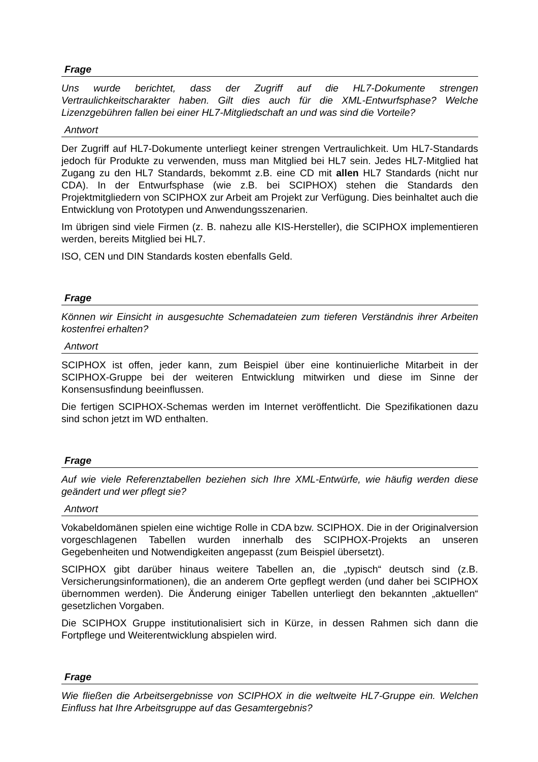Frage
Uns wurde berichtet, dass der Zugriff auf die HL7-Dokumente strengen Vertraulichkeitscharakter haben. Gilt dies auch für die XML-Entwurfsphase? Welche Lizenzgebühren fallen bei einer HL7-Mitgliedschaft an und was sind die Vorteile?
Antwort
Der Zugriff auf HL7-Dokumente unterliegt keiner strengen Vertraulichkeit. Um HL7-Standards jedoch für Produkte zu verwenden, muss man Mitglied bei HL7 sein. Jedes HL7-Mitglied hat Zugang zu den HL7 Standards, bekommt z.B. eine CD mit allen HL7 Standards (nicht nur CDA). In der Entwurfsphase (wie z.B. bei SCIPHOX) stehen die Standards den Projektmitgliedern von SCIPHOX zur Arbeit am Projekt zur Verfügung. Dies beinhaltet auch die Entwicklung von Prototypen und Anwendungsszenarien.
Im übrigen sind viele Firmen (z. B. nahezu alle KIS-Hersteller), die SCIPHOX implementieren werden, bereits Mitglied bei HL7.
ISO, CEN und DIN Standards kosten ebenfalls Geld.
Frage
Können wir Einsicht in ausgesuchte Schemadateien zum tieferen Verständnis ihrer Arbeiten kostenfrei erhalten?
Antwort
SCIPHOX ist offen, jeder kann, zum Beispiel über eine kontinuierliche Mitarbeit in der SCIPHOX-Gruppe bei der weiteren Entwicklung mitwirken und diese im Sinne der Konsensusfindung beeinflussen.
Die fertigen SCIPHOX-Schemas werden im Internet veröffentlicht. Die Spezifikationen dazu sind schon jetzt im WD enthalten.
Frage
Auf wie viele Referenztabellen beziehen sich Ihre XML-Entwürfe, wie häufig werden diese geändert und wer pflegt sie?
Antwort
Vokabeldomänen spielen eine wichtige Rolle in CDA bzw. SCIPHOX. Die in der Originalversion vorgeschlagenen Tabellen wurden innerhalb des SCIPHOX-Projekts an unseren Gegebenheiten und Notwendigkeiten angepasst (zum Beispiel übersetzt).
SCIPHOX gibt darüber hinaus weitere Tabellen an, die „typisch“ deutsch sind (z.B. Versicherungsinformationen), die an anderem Orte gepflegt werden (und daher bei SCIPHOX übernommen werden). Die Änderung einiger Tabellen unterliegt den bekannten „aktuellen“ gesetzlichen Vorgaben.
Die SCIPHOX Gruppe institutionalisiert sich in Kürze, in dessen Rahmen sich dann die Fortpflege und Weiterentwicklung abspielen wird.
Frage
Wie fließen die Arbeitsergebnisse von SCIPHOX in die weltweite HL7-Gruppe ein. Welchen Einfluss hat Ihre Arbeitsgruppe auf das Gesamtergebnis?